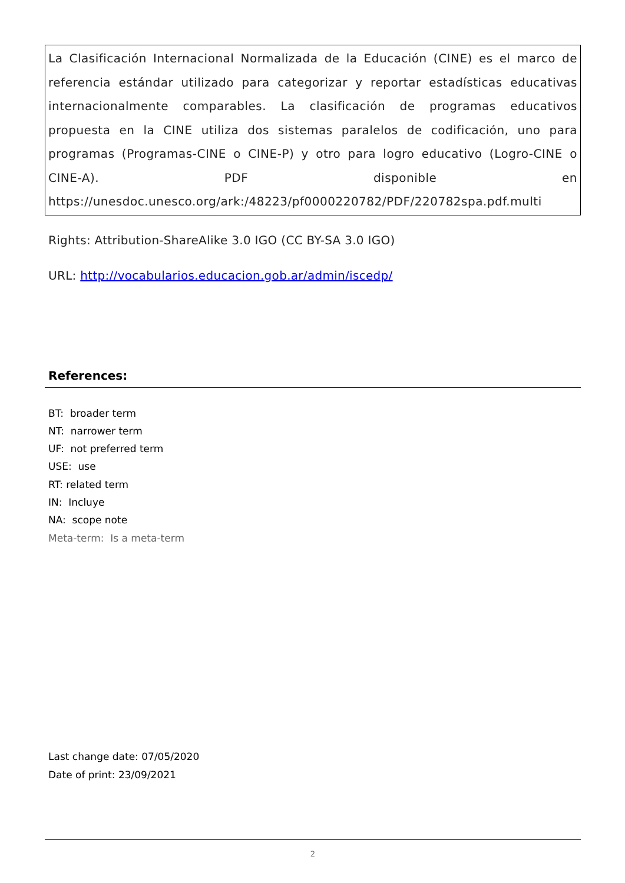La Clasificación Internacional Normalizada de la Educación (CINE) es el marco de referencia estándar utilizado para categorizar y reportar estadísticas educativas internacionalmente comparables. La clasificación de programas educativos propuesta en la CINE utiliza dos sistemas paralelos de codificación, uno para programas (Programas-CINE o CINE-P) y otro para logro educativo (Logro-CINE o CINE-A). PDF disponible en https://unesdoc.unesco.org/ark:/48223/pf0000220782/PDF/220782spa.pdf.multi
Rights: Attribution-ShareAlike 3.0 IGO (CC BY-SA 3.0 IGO)
URL: http://vocabularios.educacion.gob.ar/admin/iscedp/
References:
BT: broader term
NT: narrower term
UF: not preferred term
USE: use
RT: related term
IN: Incluye
NA: scope note
Meta-term: Is a meta-term
Last change date: 07/05/2020
Date of print: 23/09/2021
2